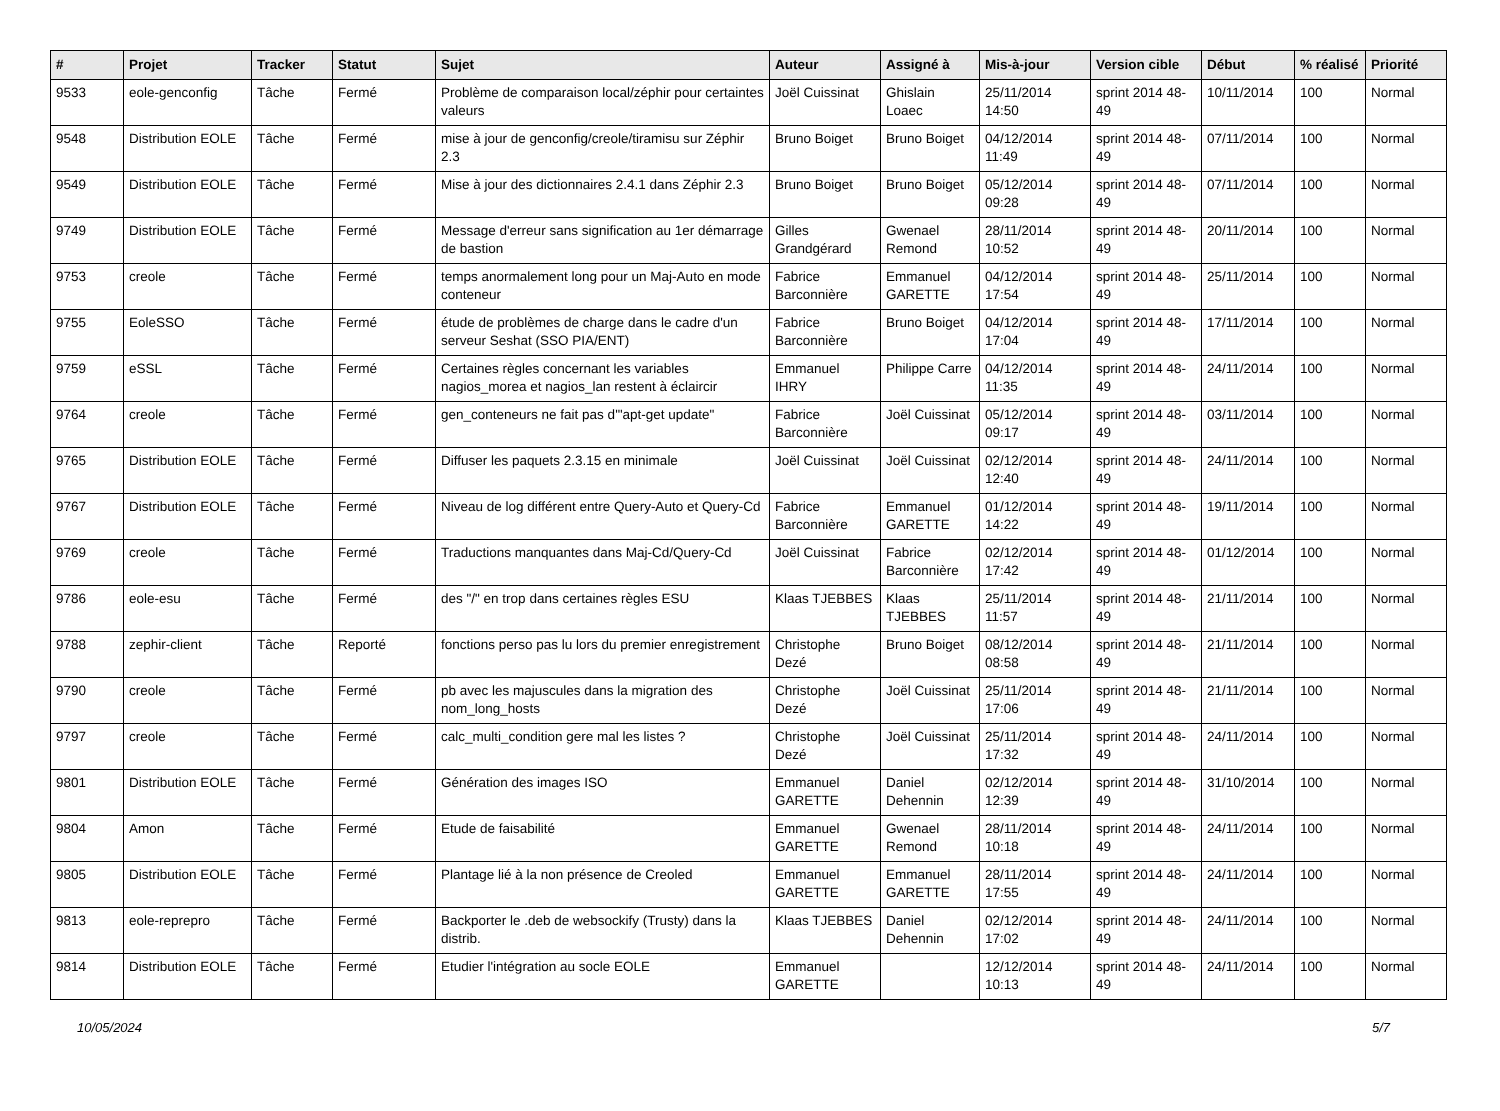| # | Projet | Tracker | Statut | Sujet | Auteur | Assigné à | Mis-à-jour | Version cible | Début | % réalisé | Priorité |
| --- | --- | --- | --- | --- | --- | --- | --- | --- | --- | --- | --- |
| 9533 | eole-genconfig | Tâche | Fermé | Problème de comparaison local/zéphir pour certaintes valeurs | Joël Cuissinat | Ghislain Loaec | 25/11/2014 14:50 | sprint 2014 48-49 | 10/11/2014 | 100 | Normal |
| 9548 | Distribution EOLE | Tâche | Fermé | mise à jour de genconfig/creole/tiramisu sur Zéphir 2.3 | Bruno Boiget | Bruno Boiget | 04/12/2014 11:49 | sprint 2014 48-49 | 07/11/2014 | 100 | Normal |
| 9549 | Distribution EOLE | Tâche | Fermé | Mise à jour des dictionnaires 2.4.1 dans Zéphir 2.3 | Bruno Boiget | Bruno Boiget | 05/12/2014 09:28 | sprint 2014 48-49 | 07/11/2014 | 100 | Normal |
| 9749 | Distribution EOLE | Tâche | Fermé | Message d'erreur sans signification au 1er démarrage de bastion | Gilles Grandgérard | Gwenael Remond | 28/11/2014 10:52 | sprint 2014 48-49 | 20/11/2014 | 100 | Normal |
| 9753 | creole | Tâche | Fermé | temps anormalement long pour un Maj-Auto en mode conteneur | Fabrice Barconnière | Emmanuel GARETTE | 04/12/2014 17:54 | sprint 2014 48-49 | 25/11/2014 | 100 | Normal |
| 9755 | EoleSSO | Tâche | Fermé | étude de problèmes de charge dans le cadre d'un serveur Seshat (SSO PIA/ENT) | Fabrice Barconnière | Bruno Boiget | 04/12/2014 17:04 | sprint 2014 48-49 | 17/11/2014 | 100 | Normal |
| 9759 | eSSL | Tâche | Fermé | Certaines règles concernant les variables nagios_morea et nagios_lan restent à éclaircir | Emmanuel IHRY | Philippe Carre | 04/12/2014 11:35 | sprint 2014 48-49 | 24/11/2014 | 100 | Normal |
| 9764 | creole | Tâche | Fermé | gen_conteneurs ne fait pas d'"apt-get update" | Fabrice Barconnière | Joël Cuissinat | 05/12/2014 09:17 | sprint 2014 48-49 | 03/11/2014 | 100 | Normal |
| 9765 | Distribution EOLE | Tâche | Fermé | Diffuser les paquets 2.3.15 en minimale | Joël Cuissinat | Joël Cuissinat | 02/12/2014 12:40 | sprint 2014 48-49 | 24/11/2014 | 100 | Normal |
| 9767 | Distribution EOLE | Tâche | Fermé | Niveau de log différent entre Query-Auto et Query-Cd | Fabrice Barconnière | Emmanuel GARETTE | 01/12/2014 14:22 | sprint 2014 48-49 | 19/11/2014 | 100 | Normal |
| 9769 | creole | Tâche | Fermé | Traductions manquantes dans Maj-Cd/Query-Cd | Joël Cuissinat | Fabrice Barconnière | 02/12/2014 17:42 | sprint 2014 48-49 | 01/12/2014 | 100 | Normal |
| 9786 | eole-esu | Tâche | Fermé | des "/" en trop dans certaines règles ESU | Klaas TJEBBES | Klaas TJEBBES | 25/11/2014 11:57 | sprint 2014 48-49 | 21/11/2014 | 100 | Normal |
| 9788 | zephir-client | Tâche | Reporté | fonctions perso pas lu lors du premier enregistrement | Christophe Dezé | Bruno Boiget | 08/12/2014 08:58 | sprint 2014 48-49 | 21/11/2014 | 100 | Normal |
| 9790 | creole | Tâche | Fermé | pb avec les majuscules dans la migration des nom_long_hosts | Christophe Dezé | Joël Cuissinat | 25/11/2014 17:06 | sprint 2014 48-49 | 21/11/2014 | 100 | Normal |
| 9797 | creole | Tâche | Fermé | calc_multi_condition gere mal les listes ? | Christophe Dezé | Joël Cuissinat | 25/11/2014 17:32 | sprint 2014 48-49 | 24/11/2014 | 100 | Normal |
| 9801 | Distribution EOLE | Tâche | Fermé | Génération des images ISO | Emmanuel GARETTE | Daniel Dehennin | 02/12/2014 12:39 | sprint 2014 48-49 | 31/10/2014 | 100 | Normal |
| 9804 | Amon | Tâche | Fermé | Etude de faisabilité | Emmanuel GARETTE | Gwenael Remond | 28/11/2014 10:18 | sprint 2014 48-49 | 24/11/2014 | 100 | Normal |
| 9805 | Distribution EOLE | Tâche | Fermé | Plantage lié à la non présence de Creoled | Emmanuel GARETTE | Emmanuel GARETTE | 28/11/2014 17:55 | sprint 2014 48-49 | 24/11/2014 | 100 | Normal |
| 9813 | eole-reprepro | Tâche | Fermé | Backporter le .deb de websockify (Trusty) dans la distrib. | Klaas TJEBBES | Daniel Dehennin | 02/12/2014 17:02 | sprint 2014 48-49 | 24/11/2014 | 100 | Normal |
| 9814 | Distribution EOLE | Tâche | Fermé | Etudier l'intégration au socle EOLE | Emmanuel GARETTE | | 12/12/2014 10:13 | sprint 2014 48-49 | 24/11/2014 | 100 | Normal |
10/05/2024 5/7